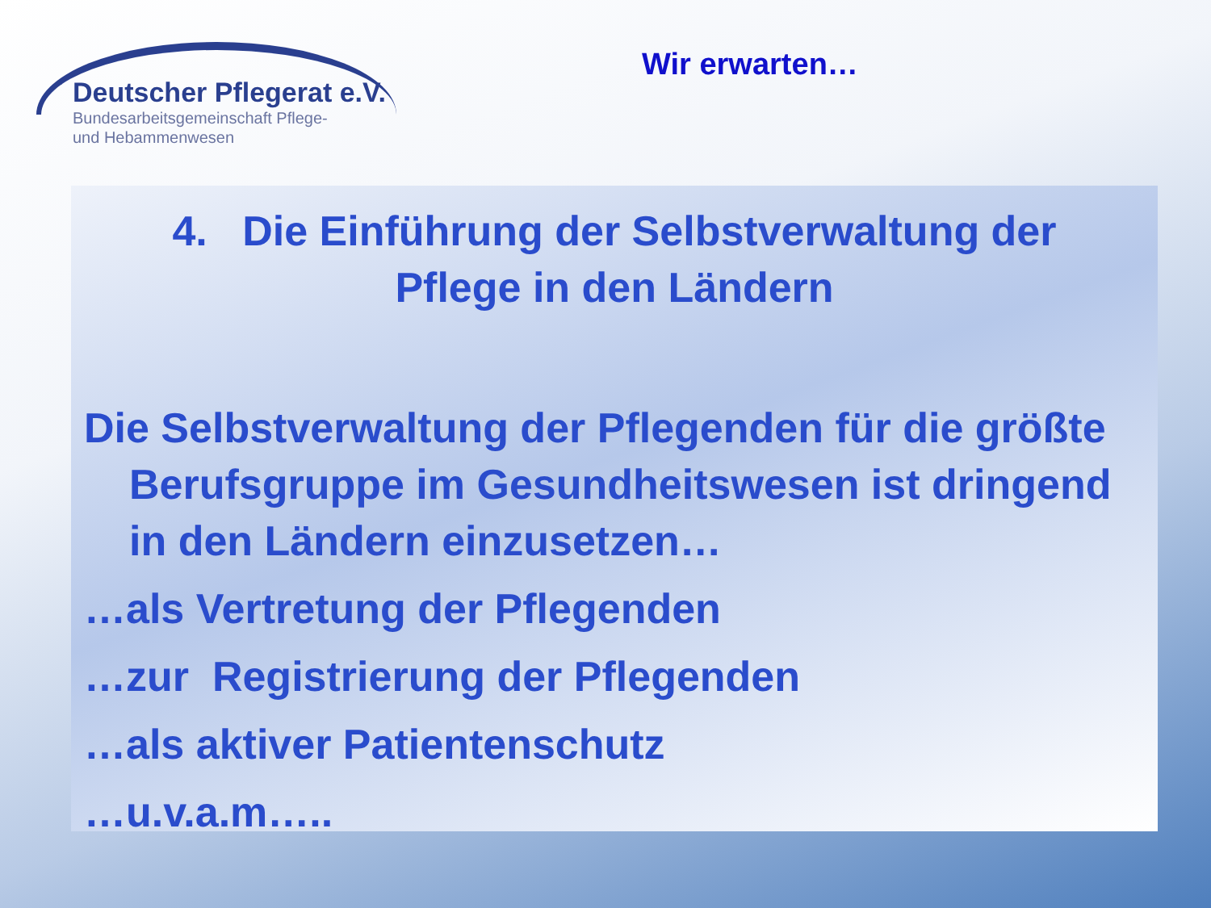Deutscher Pflegerat e.V.
Bundesarbeitsgemeinschaft Pflege-
und Hebammenwesen
Wir erwarten…
4. Die Einführung der Selbstverwaltung der
Pflege in den Ländern
Die Selbstverwaltung der Pflegenden für die größte Berufsgruppe im Gesundheitswesen ist dringend in den Ländern einzusetzen…
…als Vertretung der Pflegenden
…zur Registrierung der Pflegenden
…als aktiver Patientenschutz
…u.v.a.m…..